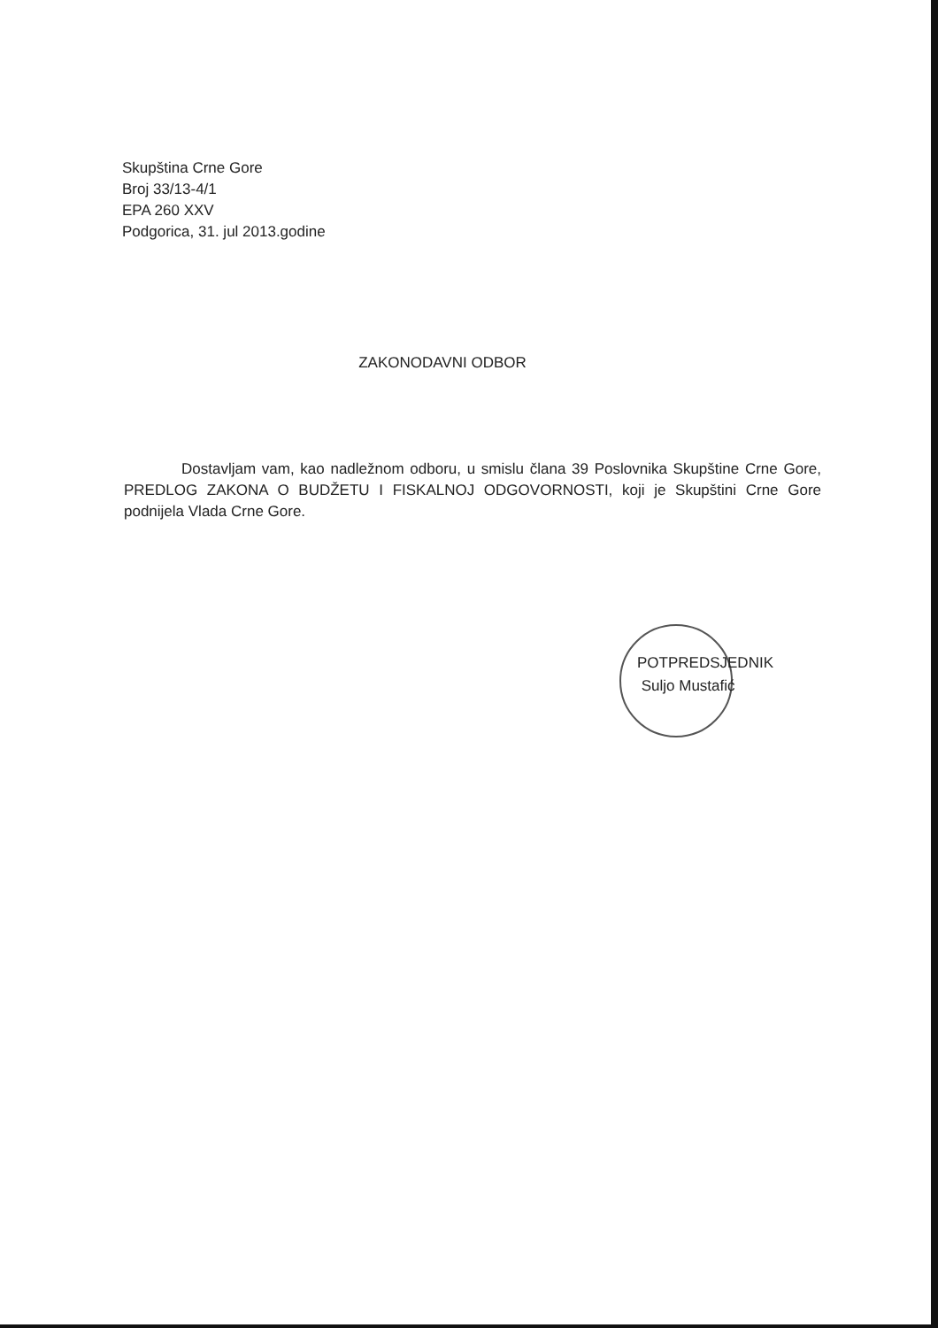Skupština Crne Gore
Broj 33/13-4/1
EPA 260 XXV
Podgorica, 31. jul 2013.godine
ZAKONODAVNI ODBOR
Dostavljam vam, kao nadležnom odboru, u smislu člana 39 Poslovnika Skupštine Crne Gore, PREDLOG ZAKONA O BUDŽETU I FISKALNOJ ODGOVORNOSTI, koji je Skupštini Crne Gore podnijela Vlada Crne Gore.
POTPREDSJEDNIK
Suljo Mustafić